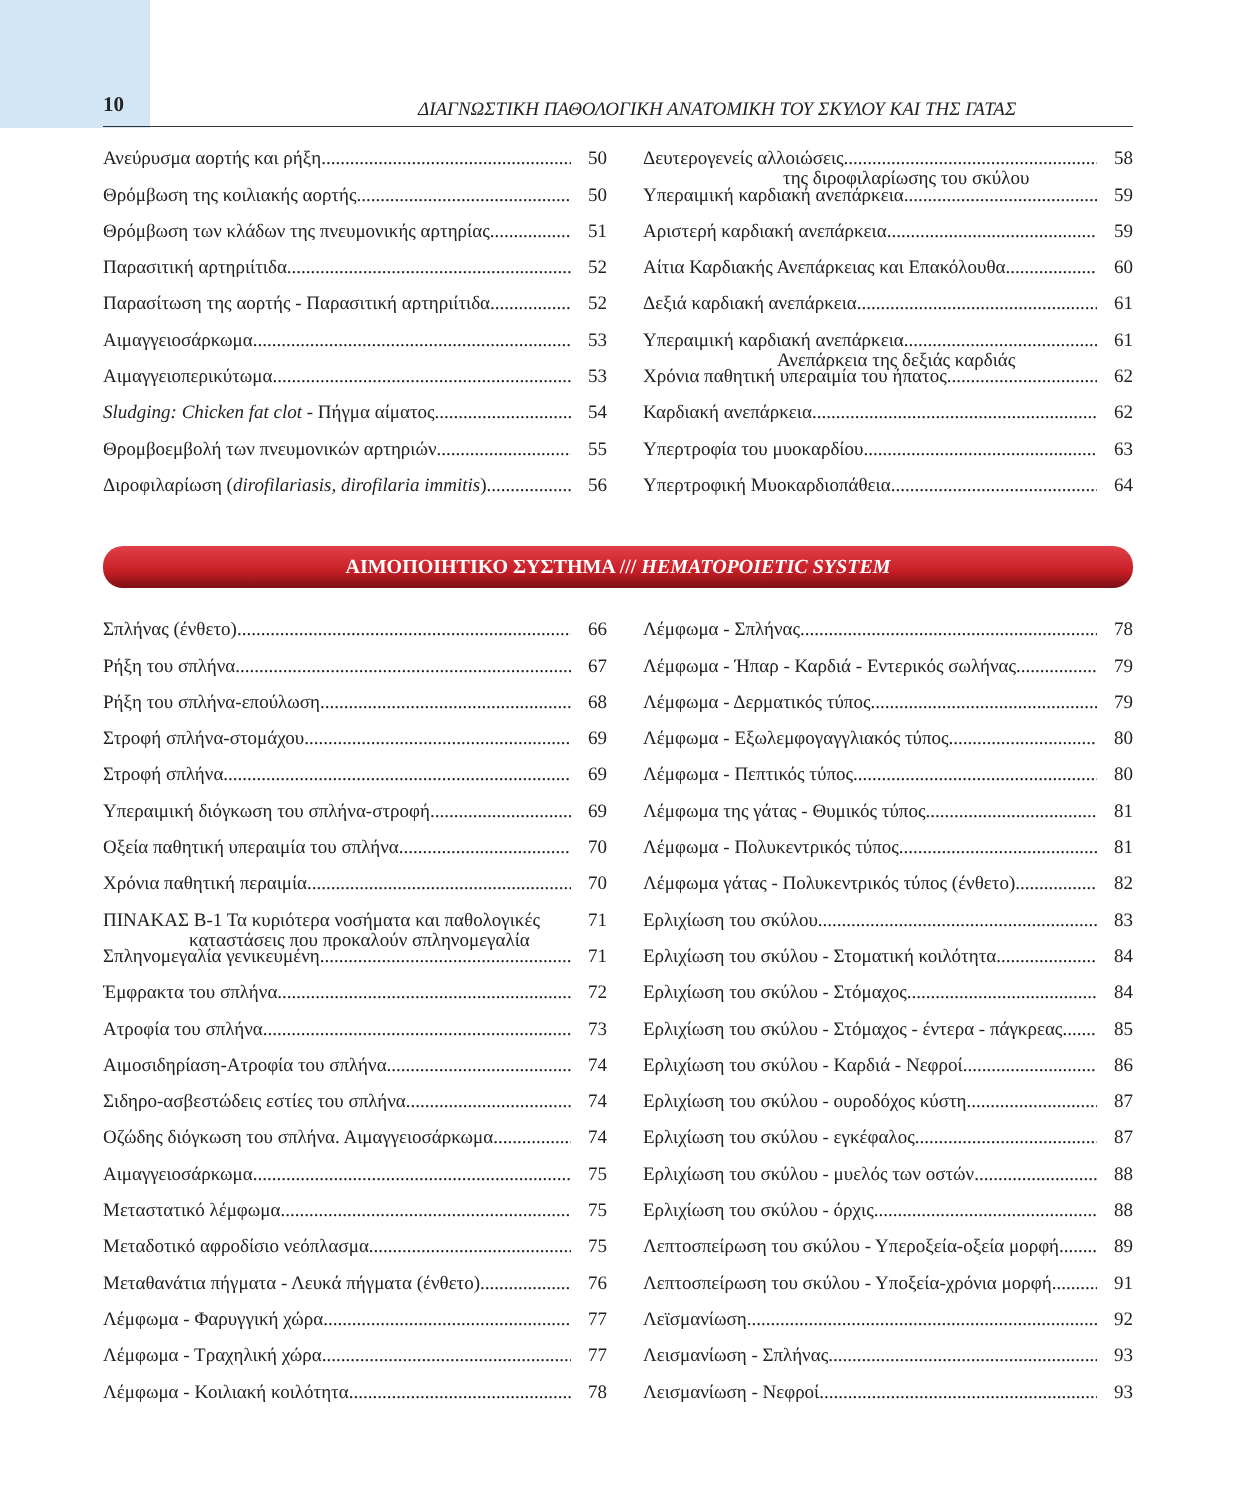10
ΔΙΑΓΝΩΣΤΙΚΗ ΠΑΘΟΛΟΓΙΚΗ ΑΝΑΤΟΜΙΚΗ ΤΟΥ ΣΚΥΛΟΥ ΚΑΙ ΤΗΣ ΓΑΤΑΣ
Ανεύρυσμα αορτής και ρήξη 50
Θρόμβωση της κοιλιακής αορτής 50
Θρόμβωση των κλάδων της πνευμονικής αρτηρίας 51
Παρασιτική αρτηριίτιδα 52
Παρασίτωση της αορτής - Παρασιτική αρτηριίτιδα 52
Αιμαγγειοσάρκωμα 53
Αιμαγγειοπερικύτωμα 53
Sludging: Chicken fat clot - Πήγμα αίματος 54
Θρομβοεμβολή των πνευμονικών αρτηριών 55
Διροφιλαρίωση (dirofilariasis, dirofilaria immitis) 56
Δευτερογενείς αλλοιώσεις 58
της διροφιλαρίωσης του σκύλου
Υπεραιμική καρδιακή ανεπάρκεια 59
Αριστερή καρδιακή ανεπάρκεια 59
Αίτια Καρδιακής Ανεπάρκειας και Επακόλουθα 60
Δεξιά καρδιακή ανεπάρκεια 61
Υπεραιμική καρδιακή ανεπάρκεια 61
Ανεπάρκεια της δεξιάς καρδιάς
Χρόνια παθητική υπεραιμία του ήπατος 62
Καρδιακή ανεπάρκεια 62
Υπερτροφία του μυοκαρδίου 63
Υπερτροφική Μυοκαρδιοπάθεια 64
ΑΙΜΟΠΟΙΗΤΙΚΟ ΣΥΣΤΗΜΑ /// HEMATOPOIETIC SYSTEM
Σπλήνας (ένθετο) 66
Ρήξη του σπλήνα 67
Ρήξη του σπλήνα-επούλωση 68
Στροφή σπλήνα-στομάχου 69
Στροφή σπλήνα 69
Υπεραιμική διόγκωση του σπλήνα-στροφή 69
Οξεία παθητική υπεραιμία του σπλήνα 70
Χρόνια παθητική περαιμία 70
ΠΙΝΑΚΑΣ Β-1 Τα κυριότερα νοσήματα και παθολογικές 71
καταστάσεις που προκαλούν σπληνομεγαλία
Σπληνομεγαλία γενικευμένη 71
Έμφρακτα του σπλήνα 72
Ατροφία του σπλήνα 73
Αιμοσιδηρίαση-Ατροφία του σπλήνα 74
Σιδηρο-ασβεστώδεις εστίες του σπλήνα 74
Οζώδης διόγκωση του σπλήνα. Αιμαγγειοσάρκωμα 74
Αιμαγγειοσάρκωμα 75
Μεταστατικό λέμφωμα 75
Μεταδοτικό αφροδίσιο νεόπλασμα 75
Μεταθανάτια πήγματα - Λευκά πήγματα (ένθετο) 76
Λέμφωμα - Φαρυγγική χώρα 77
Λέμφωμα - Τραχηλική χώρα 77
Λέμφωμα - Κοιλιακή κοιλότητα 78
Λέμφωμα - Σπλήνας 78
Λέμφωμα - Ήπαρ - Καρδιά - Εντερικός σωλήνας 79
Λέμφωμα - Δερματικός τύπος 79
Λέμφωμα - Εξωλεμφογαγγλιακός τύπος 80
Λέμφωμα - Πεπτικός τύπος 80
Λέμφωμα της γάτας - Θυμικός τύπος 81
Λέμφωμα - Πολυκεντρικός τύπος 81
Λέμφωμα γάτας - Πολυκεντρικός τύπος (ένθετο) 82
Ερλιχίωση του σκύλου 83
Ερλιχίωση του σκύλου - Στοματική κοιλότητα 84
Ερλιχίωση του σκύλου - Στόμαχος 84
Ερλιχίωση του σκύλου - Στόμαχος - έντερα - πάγκρεας 85
Ερλιχίωση του σκύλου - Καρδιά - Νεφροί 86
Ερλιχίωση του σκύλου - ουροδόχος κύστη 87
Ερλιχίωση του σκύλου - εγκέφαλος 87
Ερλιχίωση του σκύλου - μυελός των οστών 88
Ερλιχίωση του σκύλου - όρχις 88
Λεπτοσπείρωση του σκύλου - Υπεροξεία-οξεία μορφή 89
Λεπτοσπείρωση του σκύλου - Υποξεία-χρόνια μορφή 91
Λεϊσμανίωση 92
Λεισμανίωση - Σπλήνας 93
Λεισμανίωση - Νεφροί 93